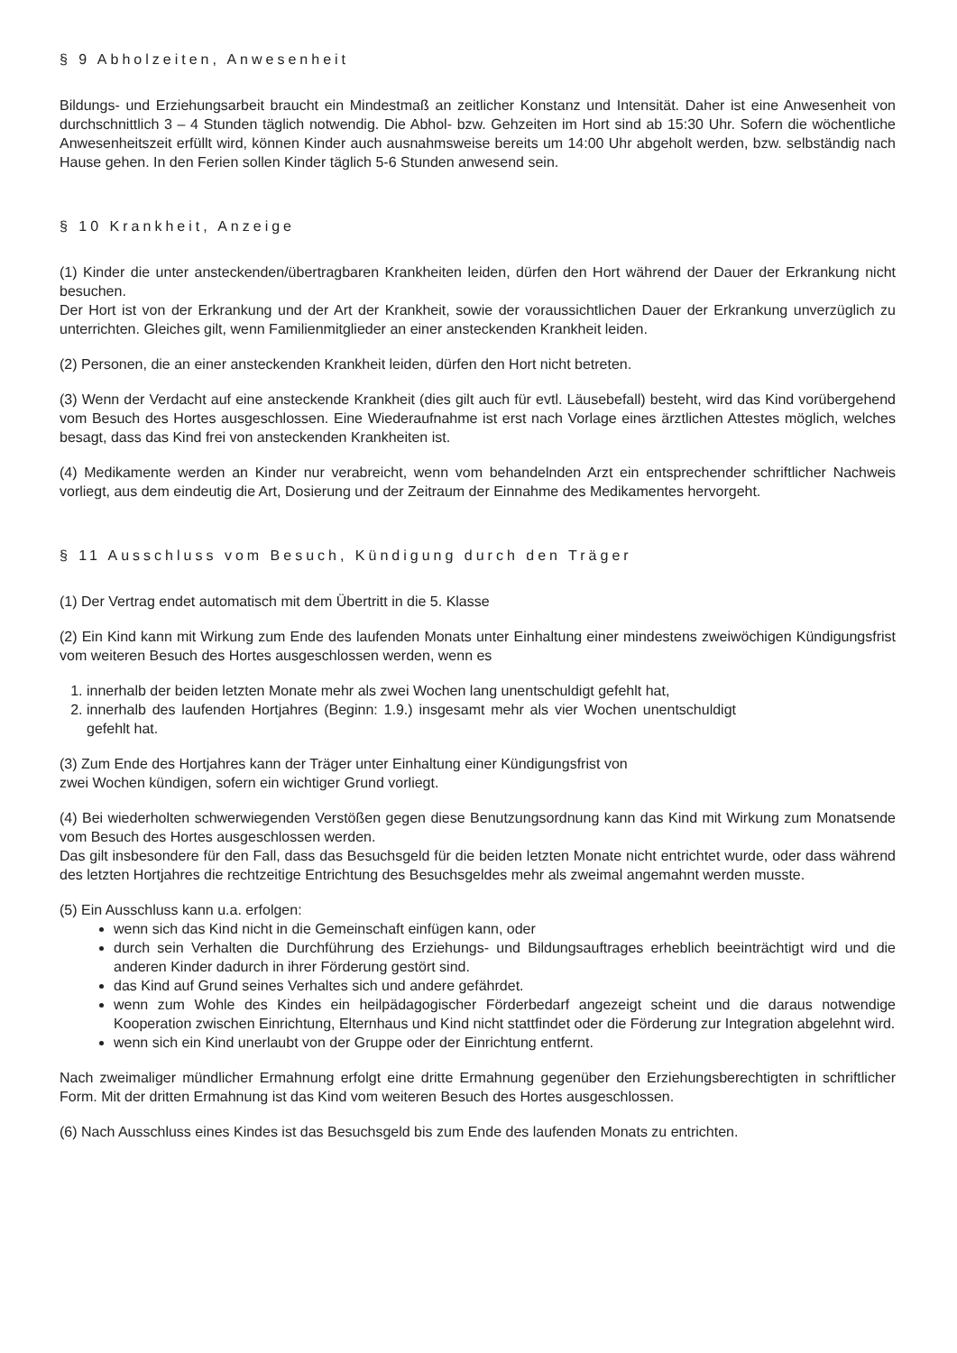§ 9 Abholzeiten, Anwesenheit
Bildungs- und Erziehungsarbeit braucht ein Mindestmaß an zeitlicher Konstanz und Intensität. Daher ist eine Anwesenheit von durchschnittlich 3 – 4 Stunden täglich notwendig. Die Abhol- bzw. Gehzeiten im Hort sind ab 15:30 Uhr. Sofern die wöchentliche Anwesenheitszeit erfüllt wird, können Kinder auch ausnahmsweise bereits um 14:00 Uhr abgeholt werden, bzw. selbständig nach Hause gehen. In den Ferien sollen Kinder täglich 5-6 Stunden anwesend sein.
§ 10 Krankheit, Anzeige
(1) Kinder die unter ansteckenden/übertragbaren Krankheiten leiden, dürfen den Hort während der Dauer der Erkrankung nicht besuchen.
Der Hort ist von der Erkrankung und der Art der Krankheit, sowie der voraussichtlichen Dauer der Erkrankung unverzüglich zu unterrichten. Gleiches gilt, wenn Familienmitglieder an einer ansteckenden Krankheit leiden.
(2) Personen, die an einer ansteckenden Krankheit leiden, dürfen den Hort nicht betreten.
(3) Wenn der Verdacht auf eine ansteckende Krankheit (dies gilt auch für evtl. Läusebefall) besteht, wird das Kind vorübergehend vom Besuch des Hortes ausgeschlossen. Eine Wiederaufnahme ist erst nach Vorlage eines ärztlichen Attestes möglich, welches besagt, dass das Kind frei von ansteckenden Krankheiten ist.
(4) Medikamente werden an Kinder nur verabreicht, wenn vom behandelnden Arzt ein entsprechender schriftlicher Nachweis vorliegt, aus dem eindeutig die Art, Dosierung und der Zeitraum der Einnahme des Medikamentes hervorgeht.
§ 11 Ausschluss vom Besuch, Kündigung durch den Träger
(1) Der Vertrag endet automatisch mit dem Übertritt in die 5. Klasse
(2) Ein Kind kann mit Wirkung zum Ende des laufenden Monats unter Einhaltung einer mindestens zweiwöchigen Kündigungsfrist vom weiteren Besuch des Hortes ausgeschlossen werden, wenn es
1. innerhalb der beiden letzten Monate mehr als zwei Wochen lang unentschuldigt gefehlt hat,
2. innerhalb des laufenden Hortjahres (Beginn: 1.9.) insgesamt mehr als vier Wochen unentschuldigt gefehlt hat.
(3) Zum Ende des Hortjahres kann der Träger unter Einhaltung einer Kündigungsfrist von
zwei Wochen kündigen, sofern ein wichtiger Grund vorliegt.
(4) Bei wiederholten schwerwiegenden Verstößen gegen diese Benutzungsordnung kann das Kind mit Wirkung zum Monatsende vom Besuch des Hortes ausgeschlossen werden.
Das gilt insbesondere für den Fall, dass das Besuchsgeld für die beiden letzten Monate nicht entrichtet wurde, oder dass während des letzten Hortjahres die rechtzeitige Entrichtung des Besuchsgeldes mehr als zweimal angemahnt werden musste.
(5) Ein Ausschluss kann u.a. erfolgen:
wenn sich das Kind nicht in die Gemeinschaft einfügen kann, oder
durch sein Verhalten die Durchführung des Erziehungs- und Bildungsauftrages erheblich beeinträchtigt wird und die anderen Kinder dadurch in ihrer Förderung gestört sind.
das Kind auf Grund seines Verhaltes sich und andere gefährdet.
wenn zum Wohle des Kindes ein heilpädagogischer Förderbedarf angezeigt scheint und die daraus notwendige Kooperation zwischen Einrichtung, Elternhaus und Kind nicht stattfindet oder die Förderung zur Integration abgelehnt wird.
wenn sich ein Kind unerlaubt von der Gruppe oder der Einrichtung entfernt.
Nach zweimaliger mündlicher Ermahnung erfolgt eine dritte Ermahnung gegenüber den Erziehungsberechtigten in schriftlicher Form. Mit der dritten Ermahnung ist das Kind vom weiteren Besuch des Hortes ausgeschlossen.
(6) Nach Ausschluss eines Kindes ist das Besuchsgeld bis zum Ende des laufenden Monats zu entrichten.